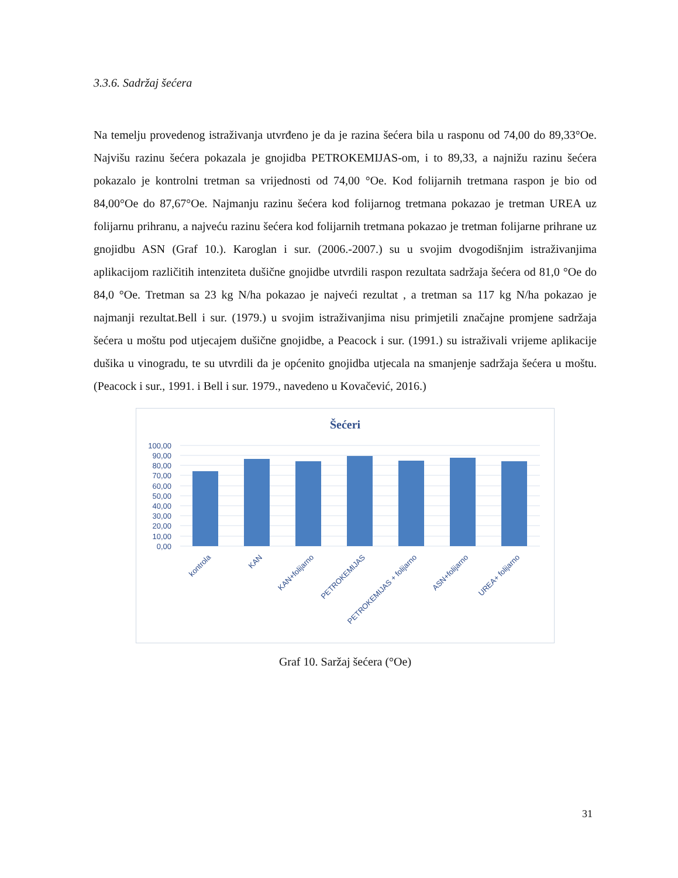3.3.6. Sadržaj šećera
Na temelju provedenog istraživanja utvrđeno je da je razina šećera bila u rasponu od 74,00 do 89,33°Oe. Najvišu razinu šećera pokazala je gnojidba PETROKEMIJAS-om, i to 89,33, a najnižu razinu šećera pokazalo je kontrolni tretman sa vrijednosti od 74,00 °Oe. Kod folijarnih tretmana raspon je bio od 84,00°Oe do 87,67°Oe. Najmanju razinu šećera kod folijarnog tretmana pokazao je tretman UREA uz folijarnu prihranu, a najveću razinu šećera kod folijarnih tretmana pokazao je tretman folijarne prihrane uz gnojidbu ASN (Graf 10.). Karoglan i sur. (2006.-2007.) su u svojim dvogodišnjim istraživanjima aplikacijom različitih intenziteta dušične gnojidbe utvrdili raspon rezultata sadržaja šećera od 81,0 °Oe do 84,0 °Oe. Tretman sa 23 kg N/ha pokazao je najveći rezultat , a tretman sa 117 kg N/ha pokazao je najmanji rezultat.Bell i sur. (1979.) u svojim istraživanjima nisu primjetili značajne promjene sadržaja šećera u moštu pod utjecajem dušične gnojidbe, a Peacock i sur. (1991.) su istraživali vrijeme aplikacije dušika u vinogradu, te su utvrdili da je općenito gnojidba utjecala na smanjenje sadržaja šećera u moštu. (Peacock i sur., 1991. i Bell i sur. 1979., navedeno u Kovačević, 2016.)
Šećeri
100,00
90,00
80,00
70,00
60,00
50,00
40,00
30,00
20,00
10,00
0,00
kontrola
KAN
KAN+folijarno
PETROKEMIJAS
PETROKEMIJAS + folijarno
ASN+folijarno
UREA+ folijarno
Graf 10. Saržaj šećera (°Oe)
31